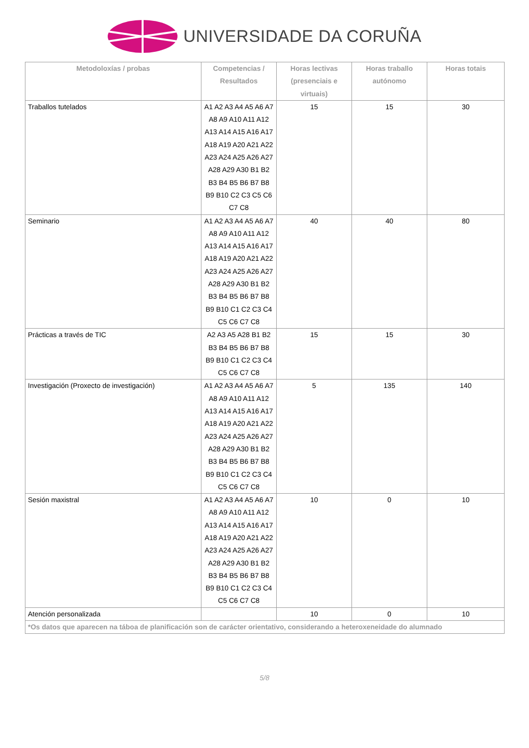UNIVERSIDADE DA CORUÑA
| Metodoloxías / probas | Competencias / Resultados | Horas lectivas (presenciais e virtuais) | Horas traballo autónomo | Horas totais |
| --- | --- | --- | --- | --- |
| Traballos tutelados | A1 A2 A3 A4 A5 A6 A7 A8 A9 A10 A11 A12 A13 A14 A15 A16 A17 A18 A19 A20 A21 A22 A23 A24 A25 A26 A27 A28 A29 A30 B1 B2 B3 B4 B5 B6 B7 B8 B9 B10 C2 C3 C5 C6 C7 C8 | 15 | 15 | 30 |
| Seminario | A1 A2 A3 A4 A5 A6 A7 A8 A9 A10 A11 A12 A13 A14 A15 A16 A17 A18 A19 A20 A21 A22 A23 A24 A25 A26 A27 A28 A29 A30 B1 B2 B3 B4 B5 B6 B7 B8 B9 B10 C1 C2 C3 C4 C5 C6 C7 C8 | 40 | 40 | 80 |
| Prácticas a través de TIC | A2 A3 A5 A28 B1 B2 B3 B4 B5 B6 B7 B8 B9 B10 C1 C2 C3 C4 C5 C6 C7 C8 | 15 | 15 | 30 |
| Investigación (Proxecto de investigación) | A1 A2 A3 A4 A5 A6 A7 A8 A9 A10 A11 A12 A13 A14 A15 A16 A17 A18 A19 A20 A21 A22 A23 A24 A25 A26 A27 A28 A29 A30 B1 B2 B3 B4 B5 B6 B7 B8 B9 B10 C1 C2 C3 C4 C5 C6 C7 C8 | 5 | 135 | 140 |
| Sesión maxistral | A1 A2 A3 A4 A5 A6 A7 A8 A9 A10 A11 A12 A13 A14 A15 A16 A17 A18 A19 A20 A21 A22 A23 A24 A25 A26 A27 A28 A29 A30 B1 B2 B3 B4 B5 B6 B7 B8 B9 B10 C1 C2 C3 C4 C5 C6 C7 C8 | 10 | 0 | 10 |
| Atención personalizada | | 10 | 0 | 10 |
| *Os datos que aparecen na táboa de planificación son de carácter orientativo, considerando a heteroxeneidade do alumnado | | | | |
5/8